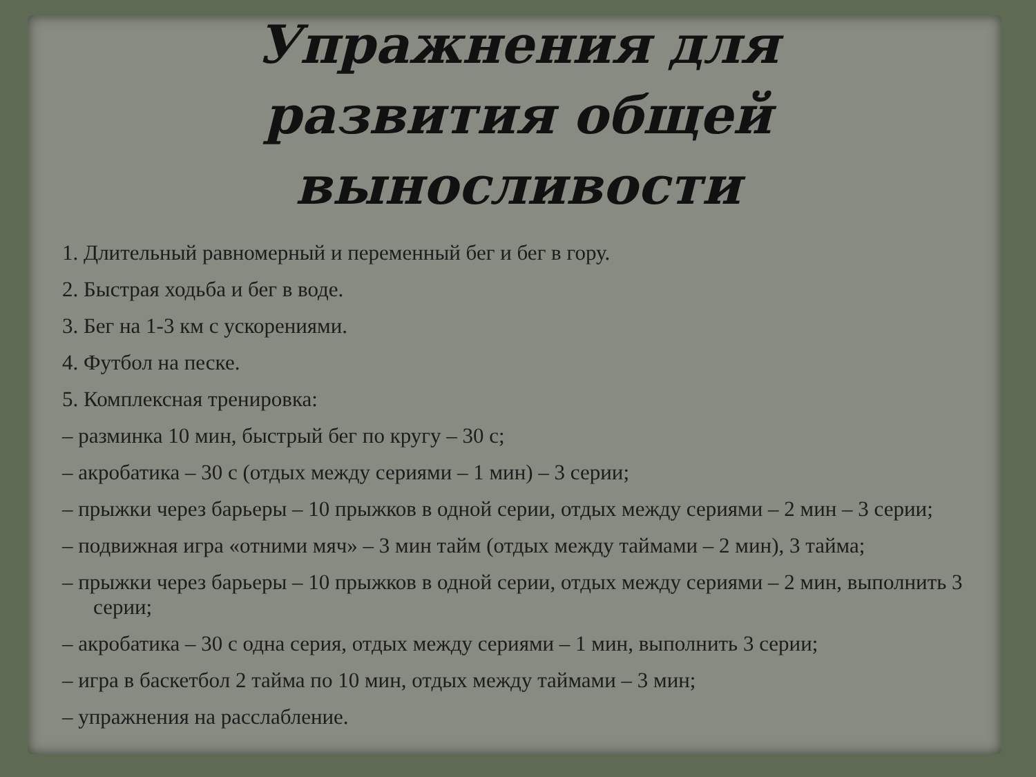Упражнения для
развития общей выносливости
1. Длительный равномерный и переменный бег и бег в гору.
2. Быстрая ходьба и бег в воде.
3. Бег на 1-3 км с ускорениями.
4. Футбол на песке.
5. Комплексная тренировка:
– разминка 10 мин, быстрый бег по кругу – 30 с;
– акробатика – 30 с (отдых между сериями – 1 мин) – 3 серии;
– прыжки через барьеры – 10 прыжков в одной серии, отдых между сериями – 2 мин – 3 серии;
– подвижная игра «отними мяч» – 3 мин тайм (отдых между таймами – 2 мин), 3 тайма;
– прыжки через барьеры – 10 прыжков в одной серии, отдых между сериями – 2 мин, выполнить 3 серии;
– акробатика – 30 с одна серия, отдых между сериями – 1 мин, выполнить 3 серии;
– игра в баскетбол 2 тайма по 10 мин, отдых между таймами – 3 мин;
– упражнения на расслабление.